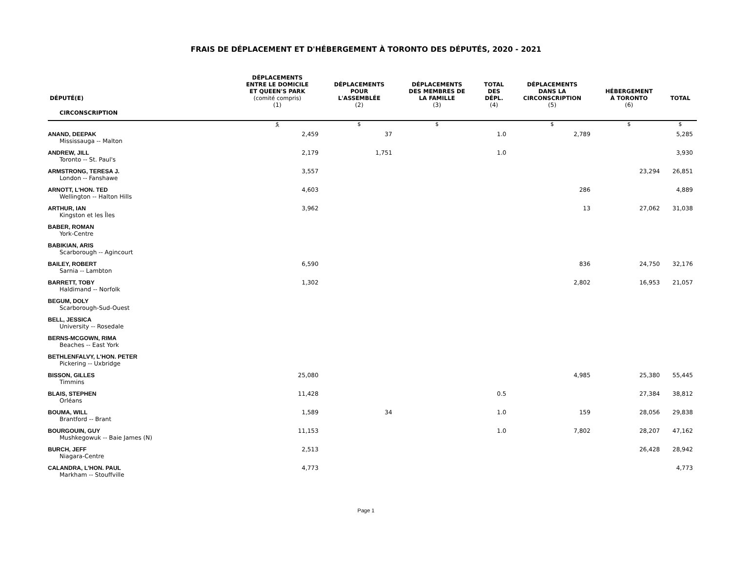FRAIS DE DÉPLACEMENT ET D'HÉBERGEMENT À TORONTO DES DÉPUTÉS, 2020 - 2021
| DÉPUTÉ(E) | DÉPLACEMENTS ENTRE LE DOMICILE ET QUEEN'S PARK (comité compris) | DÉPLACEMENTS POUR L'ASSEMBLÉE | DÉPLACEMENTS DES MEMBRES DE LA FAMILLE | TOTAL DES DÉPL. | DÉPLACEMENTS DANS LA CIRCONSCRIPTION | HÉBERGEMENT À TORONTO | TOTAL |
| --- | --- | --- | --- | --- | --- | --- | --- |
| CIRCONSCRIPTION | (1) | (2) | (3) | (4) | (5) | (6) | |
| | $ | $ | $ | | $ | $ | $ |
| ANAND, DEEPAK Mississauga -- Malton | 2,459 | 37 | | 1.0 | 2,789 | | 5,285 |
| ANDREW, JILL Toronto -- St. Paul's | 2,179 | 1,751 | | 1.0 | | | 3,930 |
| ARMSTRONG, TERESA J. London -- Fanshawe | 3,557 | | | | | 23,294 | 26,851 |
| ARNOTT, L'HON. TED Wellington -- Halton Hills | 4,603 | | | | 286 | | 4,889 |
| ARTHUR, IAN Kingston et les Îles | 3,962 | | | | 13 | 27,062 | 31,038 |
| BABER, ROMAN York-Centre | | | | | | | |
| BABIKIAN, ARIS Scarborough -- Agincourt | | | | | | | |
| BAILEY, ROBERT Sarnia -- Lambton | 6,590 | | | | 836 | 24,750 | 32,176 |
| BARRETT, TOBY Haldimand -- Norfolk | 1,302 | | | | 2,802 | 16,953 | 21,057 |
| BEGUM, DOLY Scarborough-Sud-Ouest | | | | | | | |
| BELL, JESSICA University -- Rosedale | | | | | | | |
| BERNS-MCGOWN, RIMA Beaches -- East York | | | | | | | |
| BETHLENFALVY, L'HON. PETER Pickering -- Uxbridge | | | | | | | |
| BISSON, GILLES Timmins | 25,080 | | | | 4,985 | 25,380 | 55,445 |
| BLAIS, STEPHEN Orléans | 11,428 | | | 0.5 | | 27,384 | 38,812 |
| BOUMA, WILL Brantford -- Brant | 1,589 | 34 | | 1.0 | 159 | 28,056 | 29,838 |
| BOURGOUIN, GUY Mushkegowuk -- Baie James (N) | 11,153 | | | 1.0 | 7,802 | 28,207 | 47,162 |
| BURCH, JEFF Niagara-Centre | 2,513 | | | | | 26,428 | 28,942 |
| CALANDRA, L'HON. PAUL Markham -- Stouffville | 4,773 | | | | | | 4,773 |
Page 1